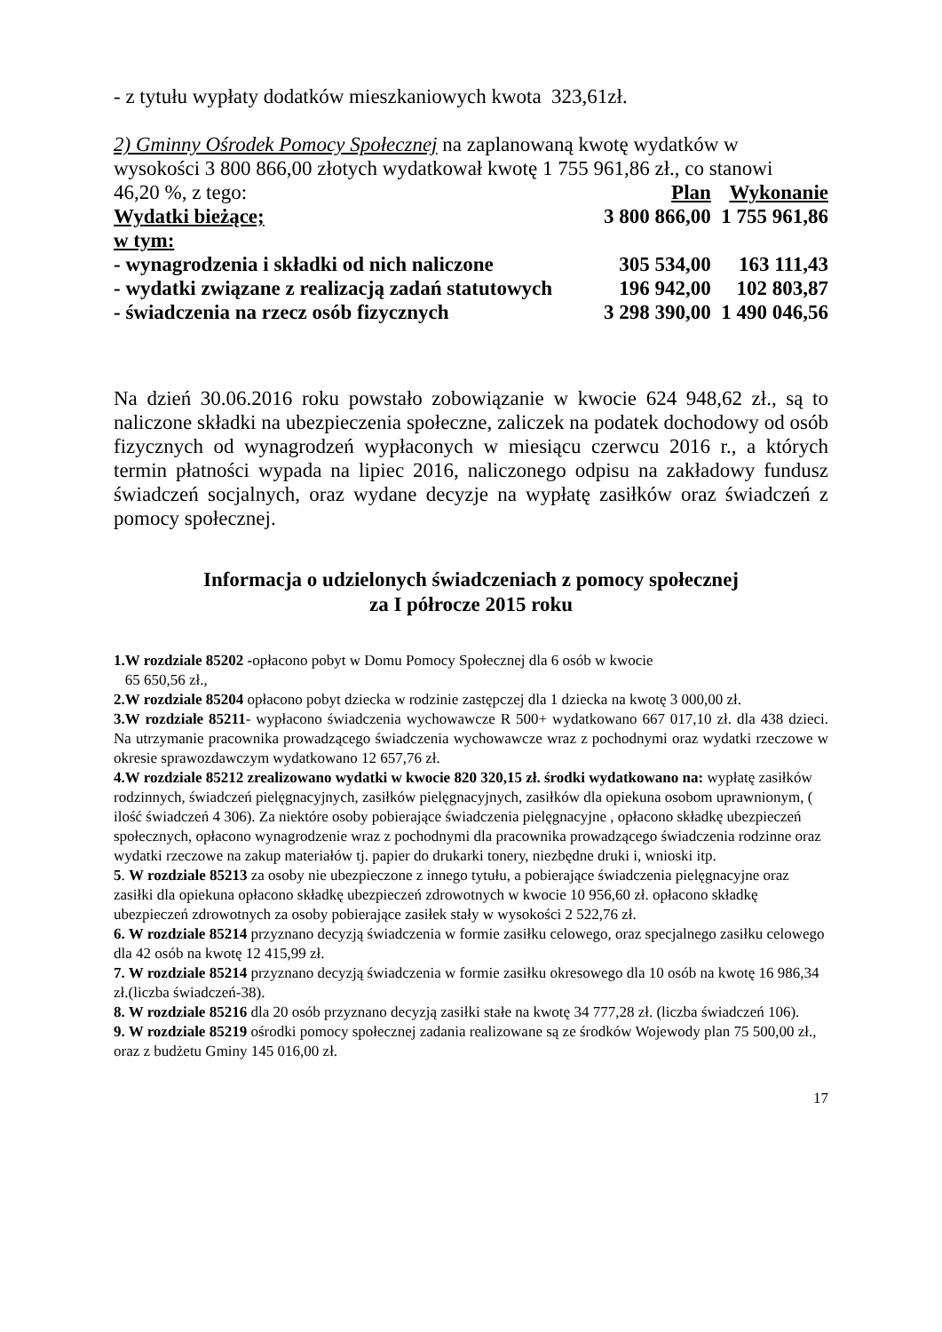- z tytułu wypłaty dodatków mieszkaniowych kwota 323,61zł.
2) Gminny Ośrodek Pomocy Społecznej na zaplanowaną kwotę wydatków w wysokości 3 800 866,00 złotych wydatkował kwotę 1 755 961,86 zł., co stanowi
| 46,20 %, z tego: | Plan | Wykonanie |
| Wydatki bieżące; | 3 800 866,00 | 1 755 961,86 |
| w tym: | | |
| - wynagrodzenia i składki od nich naliczone | 305 534,00 | 163 111,43 |
| - wydatki związane z realizacją zadań statutowych | 196 942,00 | 102 803,87 |
| - świadczenia na rzecz osób fizycznych | 3 298 390,00 | 1 490 046,56 |
Na dzień 30.06.2016 roku powstało zobowiązanie w kwocie 624 948,62 zł., są to naliczone składki na ubezpieczenia społeczne, zaliczek na podatek dochodowy od osób fizycznych od wynagrodzeń wypłaconych w miesiącu czerwcu 2016 r., a których termin płatności wypada na lipiec 2016, naliczonego odpisu na zakładowy fundusz świadczeń socjalnych, oraz wydane decyzje na wypłatę zasiłków oraz świadczeń z pomocy społecznej.
Informacja o udzielonych świadczeniach z pomocy społecznej
za I półrocze 2015 roku
1.W rozdziale 85202 -opłacono pobyt w Domu Pomocy Społecznej dla 6 osób w kwocie
65 650,56 zł.,
2.W rozdziale 85204 opłacono pobyt dziecka w rodzinie zastępczej dla 1 dziecka na kwotę 3 000,00 zł.
3.W rozdziale 85211- wypłacono świadczenia wychowawcze R 500+ wydatkowano 667 017,10 zł. dla 438 dzieci. Na utrzymanie pracownika prowadzącego świadczenia wychowawcze wraz z pochodnymi oraz wydatki rzeczowe w okresie sprawozdawczym wydatkowano 12 657,76 zł.
4.W rozdziale 85212 zrealizowano wydatki w kwocie 820 320,15 zł. środki wydatkowano na: wypłatę zasiłków rodzinnych, świadczeń pielęgnacyjnych, zasiłków pielęgnacyjnych, zasiłków dla opiekuna osobom uprawnionym, ( ilość świadczeń 4 306). Za niektóre osoby pobierające świadczenia pielęgnacyjne , opłacono składkę ubezpieczeń społecznych, opłacono wynagrodzenie wraz z pochodnymi dla pracownika prowadzącego świadczenia rodzinne oraz wydatki rzeczowe na zakup materiałów tj. papier do drukarki tonery, niezbędne druki i, wnioski itp.
5. W rozdziale 85213 za osoby nie ubezpieczone z innego tytułu, a pobierające świadczenia pielęgnacyjne oraz zasiłki dla opiekuna opłacono składkę ubezpieczeń zdrowotnych w kwocie 10 956,60 zł. opłacono składkę ubezpieczeń zdrowotnych za osoby pobierające zasiłek stały w wysokości 2 522,76 zł.
6. W rozdziale 85214 przyznano decyzją świadczenia w formie zasiłku celowego, oraz specjalnego zasiłku celowego dla 42 osób na kwotę 12 415,99 zł.
7. W rozdziale 85214 przyznano decyzją świadczenia w formie zasiłku okresowego dla 10 osób na kwotę 16 986,34 zł.(liczba świadczeń-38).
8. W rozdziale 85216 dla 20 osób przyznano decyzją zasiłki stałe na kwotę 34 777,28 zł. (liczba świadczeń 106).
9. W rozdziale 85219 ośrodki pomocy społecznej zadania realizowane są ze środków Wojewody plan 75 500,00 zł., oraz z budżetu Gminy 145 016,00 zł.
17